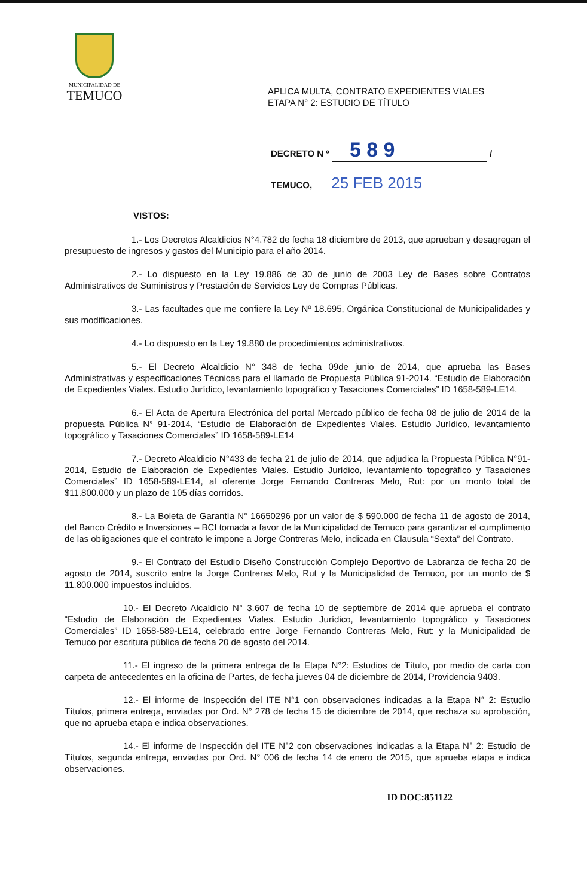MUNICIPALIDAD DE
TEMUCO
APLICA MULTA, CONTRATO EXPEDIENTES VIALES
ETAPA N° 2: ESTUDIO DE TÍTULO
DECRETO N º 5 8 9 /
TEMUCO, 25 FEB 2015
VISTOS:
1.- Los Decretos Alcaldicios N°4.782 de fecha 18 diciembre de 2013, que aprueban y desagregan el presupuesto de ingresos y gastos del Municipio para el año 2014.
2.- Lo dispuesto en la Ley 19.886 de 30 de junio de 2003 Ley de Bases sobre Contratos Administrativos de Suministros y Prestación de Servicios Ley de Compras Públicas.
3.- Las facultades que me confiere la Ley Nº 18.695, Orgánica Constitucional de Municipalidades y sus modificaciones.
4.- Lo dispuesto en la Ley 19.880 de procedimientos administrativos.
5.- El Decreto Alcaldicio N° 348 de fecha 09de junio de 2014, que aprueba las Bases Administrativas y especificaciones Técnicas para el llamado de Propuesta Pública 91-2014. “Estudio de Elaboración de Expedientes Viales. Estudio Jurídico, levantamiento topográfico y Tasaciones Comerciales” ID 1658-589-LE14.
6.- El Acta de Apertura Electrónica del portal Mercado público de fecha 08 de julio de 2014 de la propuesta Pública N° 91-2014, “Estudio de Elaboración de Expedientes Viales. Estudio Jurídico, levantamiento topográfico y Tasaciones Comerciales” ID 1658-589-LE14
7.- Decreto Alcaldicio N°433 de fecha 21 de julio de 2014, que adjudica la Propuesta Pública N°91-2014, Estudio de Elaboración de Expedientes Viales. Estudio Jurídico, levantamiento topográfico y Tasaciones Comerciales” ID 1658-589-LE14, al oferente Jorge Fernando Contreras Melo, Rut: por un monto total de $11.800.000 y un plazo de 105 días corridos.
8.- La Boleta de Garantía N° 16650296 por un valor de $ 590.000 de fecha 11 de agosto de 2014, del Banco Crédito e Inversiones – BCI tomada a favor de la Municipalidad de Temuco para garantizar el cumplimento de las obligaciones que el contrato le impone a Jorge Contreras Melo, indicada en Clausula “Sexta” del Contrato.
9.- El Contrato del Estudio Diseño Construcción Complejo Deportivo de Labranza de fecha 20 de agosto de 2014, suscrito entre la Jorge Contreras Melo, Rut y la Municipalidad de Temuco, por un monto de $ 11.800.000 impuestos incluidos.
10.- El Decreto Alcaldicio N° 3.607 de fecha 10 de septiembre de 2014 que aprueba el contrato “Estudio de Elaboración de Expedientes Viales. Estudio Jurídico, levantamiento topográfico y Tasaciones Comerciales” ID 1658-589-LE14, celebrado entre Jorge Fernando Contreras Melo, Rut: y la Municipalidad de Temuco por escritura pública de fecha 20 de agosto del 2014.
11.- El ingreso de la primera entrega de la Etapa N°2: Estudios de Título, por medio de carta con carpeta de antecedentes en la oficina de Partes, de fecha jueves 04 de diciembre de 2014, Providencia 9403.
12.- El informe de Inspección del ITE N°1 con observaciones indicadas a la Etapa N° 2: Estudio Títulos, primera entrega, enviadas por Ord. N° 278 de fecha 15 de diciembre de 2014, que rechaza su aprobación, que no aprueba etapa e indica observaciones.
14.- El informe de Inspección del ITE N°2 con observaciones indicadas a la Etapa N° 2: Estudio de Títulos, segunda entrega, enviadas por Ord. N° 006 de fecha 14 de enero de 2015, que aprueba etapa e indica observaciones.
ID DOC:851122